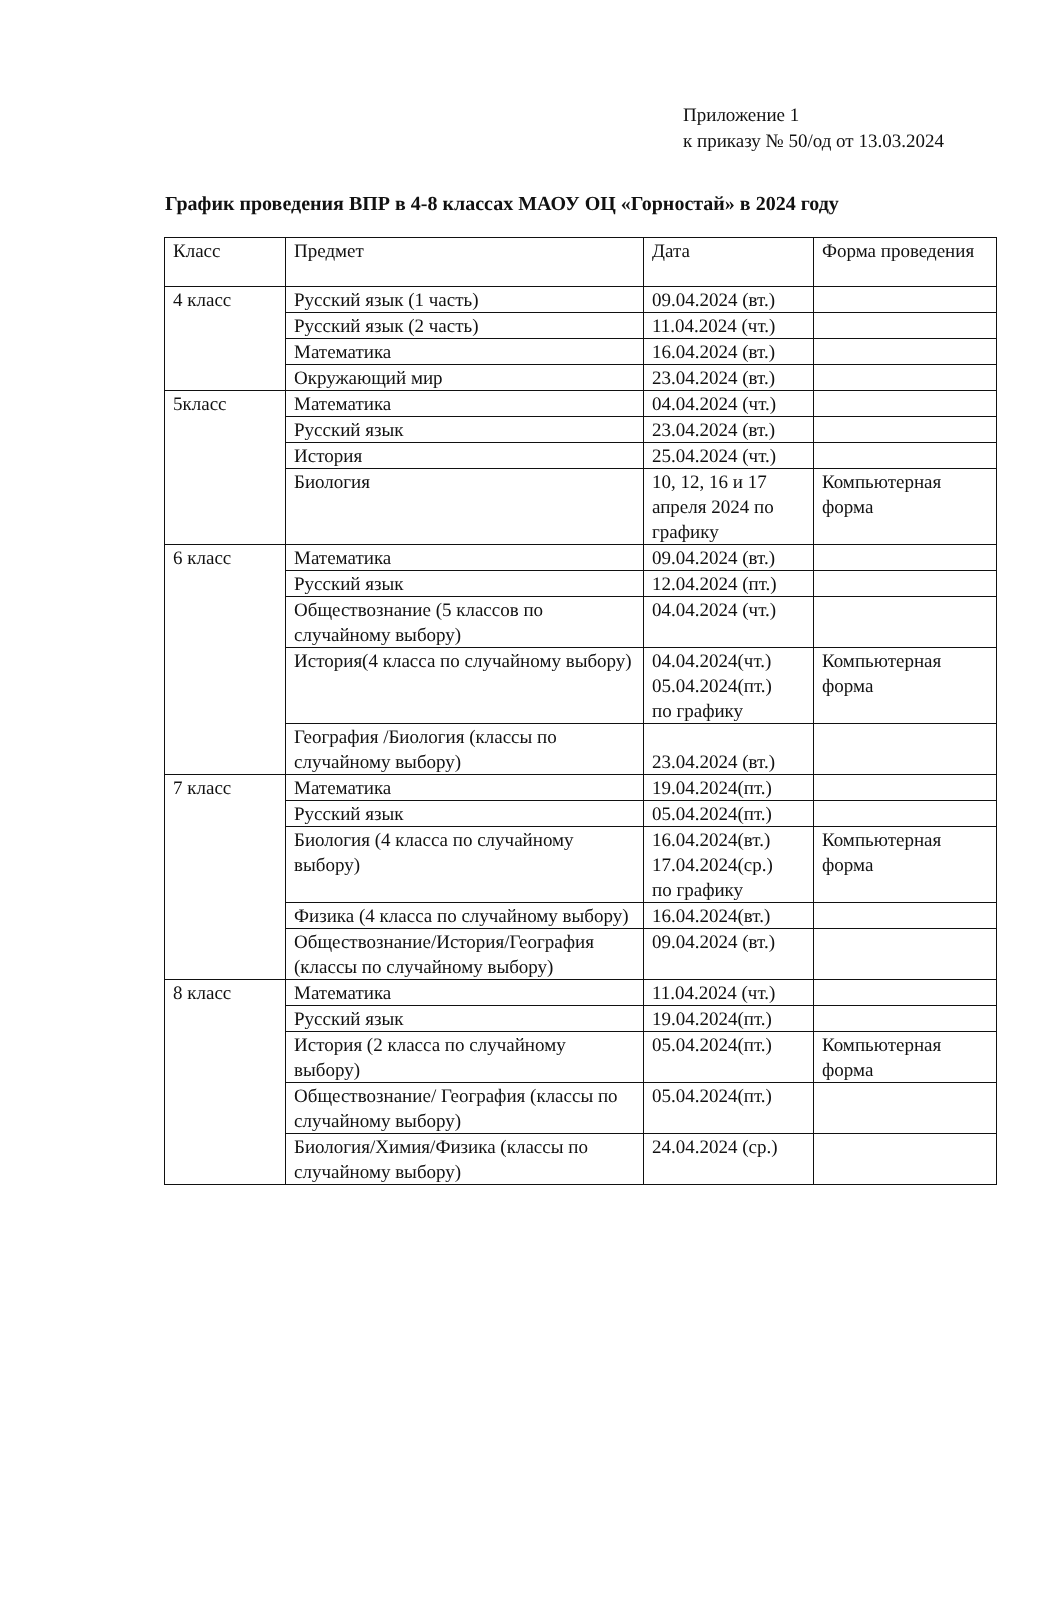Приложение 1
к приказу № 50/од от 13.03.2024
График проведения ВПР в 4-8 классах МАОУ ОЦ «Горностай» в 2024 году
| Класс | Предмет | Дата | Форма проведения |
| 4 класс | Русский язык (1 часть) | 09.04.2024 (вт.) | |
| | Русский язык (2 часть) | 11.04.2024 (чт.) | |
| | Математика | 16.04.2024 (вт.) | |
| | Окружающий мир | 23.04.2024 (вт.) | |
| 5класс | Математика | 04.04.2024 (чт.) | |
| | Русский язык | 23.04.2024 (вт.) | |
| | История | 25.04.2024 (чт.) | |
| | Биология | 10, 12, 16 и 17 апреля 2024 по графику | Компьютерная форма |
| 6 класс | Математика | 09.04.2024 (вт.) | |
| | Русский язык | 12.04.2024 (пт.) | |
| | Обществознание (5 классов по случайному выбору) | 04.04.2024 (чт.) | |
| | История(4 класса по случайному выбору) | 04.04.2024(чт.) 05.04.2024(пт.) по графику | Компьютерная форма |
| | География /Биология (классы по случайному выбору) | 23.04.2024 (вт.) | |
| 7 класс | Математика | 19.04.2024(пт.) | |
| | Русский язык | 05.04.2024(пт.) | |
| | Биология (4 класса по случайному выбору) | 16.04.2024(вт.) 17.04.2024(ср.) по графику | Компьютерная форма |
| | Физика (4 класса по случайному выбору) | 16.04.2024(вт.) | |
| | Обществознание/История/География (классы по случайному выбору) | 09.04.2024 (вт.) | |
| 8 класс | Математика | 11.04.2024 (чт.) | |
| | Русский язык | 19.04.2024(пт.) | |
| | История (2 класса по случайному выбору) | 05.04.2024(пт.) | Компьютерная форма |
| | Обществознание/ География (классы по случайному выбору) | 05.04.2024(пт.) | |
| | Биология/Химия/Физика (классы по случайному выбору) | 24.04.2024 (ср.) | |